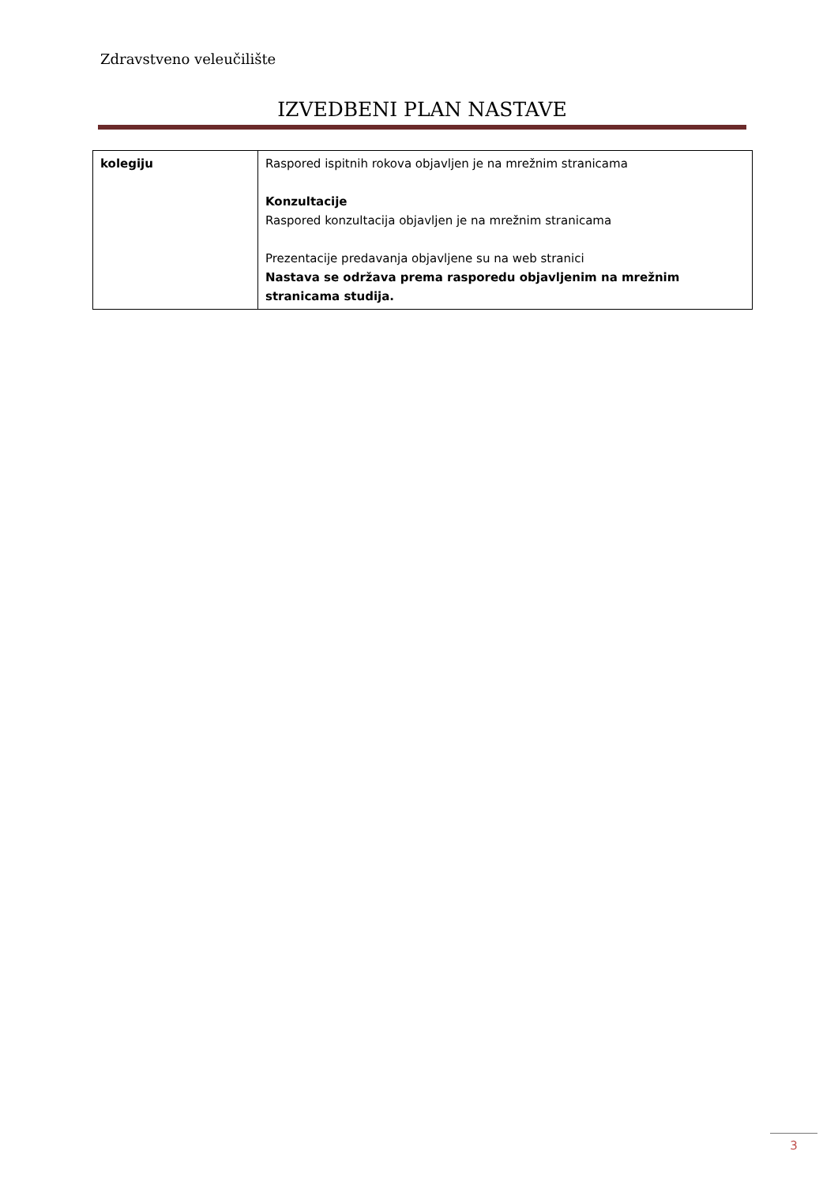Zdravstveno veleučilište
IZVEDBENI PLAN NASTAVE
| kolegiju | Raspored ispitnih rokova objavljen je na mrežnim stranicama Konzultacije Raspored konzultacija objavljen je na mrežnim stranicama Prezentacije predavanja objavljene su na web stranici Nastava se održava prema rasporedu objavljenim na mrežnim stranicama studija. |
3